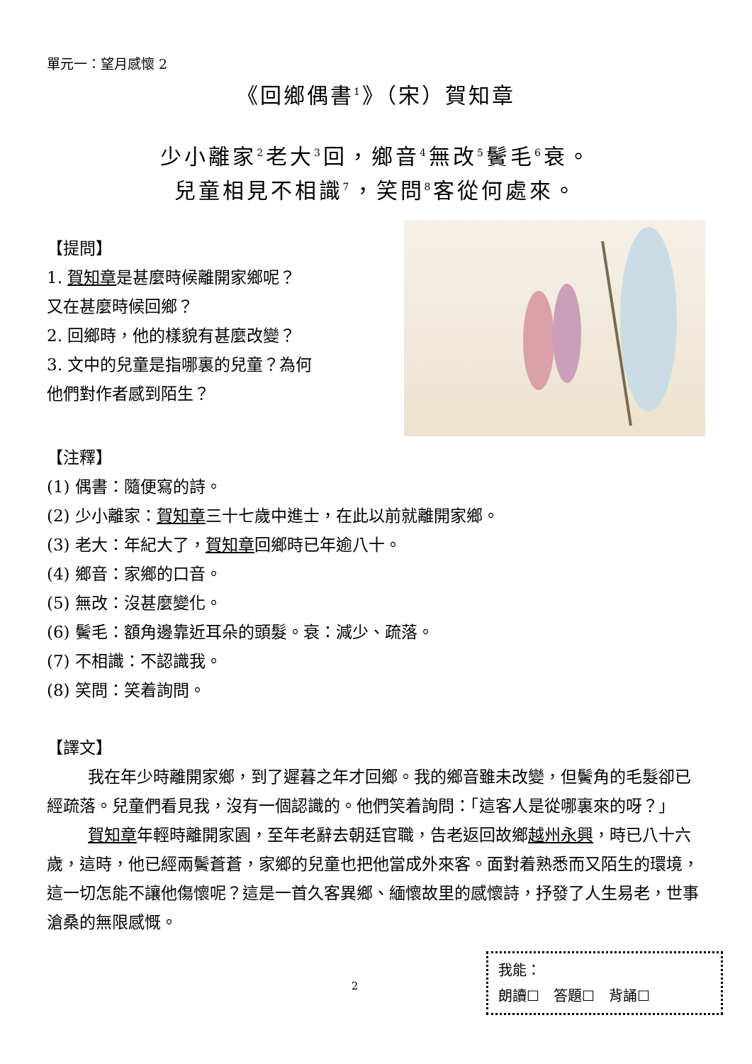單元一：望月感懷 2
《回鄉偶書<sup>1</sup>》（宋）賀知章
少小離家<sup>2</sup>老大<sup>3</sup>回，鄉音<sup>4</sup>無改<sup>5</sup>鬢毛<sup>6</sup>衰。
兒童相見不相識<sup>7</sup>，笑問<sup>8</sup>客從何處來。
【提問】
1. 賀知章是甚麼時候離開家鄉呢？
又在甚麼時候回鄉？
2. 回鄉時，他的樣貌有甚麼改變？
3. 文中的兒童是指哪裏的兒童？為何
他們對作者感到陌生？
【注釋】
(1) 偶書：隨便寫的詩。
(2) 少小離家：賀知章三十七歲中進士，在此以前就離開家鄉。
(3) 老大：年紀大了，賀知章回鄉時已年逾八十。
(4) 鄉音：家鄉的口音。
(5) 無改：沒甚麼變化。
(6) 鬢毛：額角邊靠近耳朵的頭髮。衰：減少、疏落。
(7) 不相識：不認識我。
(8) 笑問：笑着詢問。
【譯文】
我在年少時離開家鄉，到了遲暮之年才回鄉。我的鄉音雖未改變，但鬢角的毛髮卻已經疏落。兒童們看見我，沒有一個認識的。他們笑着詢問：「這客人是從哪裏來的呀？」
賀知章年輕時離開家園，至年老辭去朝廷官職，告老返回故鄉越州永興，時已八十六歲，這時，他已經兩鬢蒼蒼，家鄉的兒童也把他當成外來客。面對着熟悉而又陌生的環境，這一切怎能不讓他傷懷呢？這是一首久客異鄉、緬懷故里的感懷詩，抒發了人生易老，世事滄桑的無限感慨。
我能：
朗讀☐　答題☐　背誦☐
2